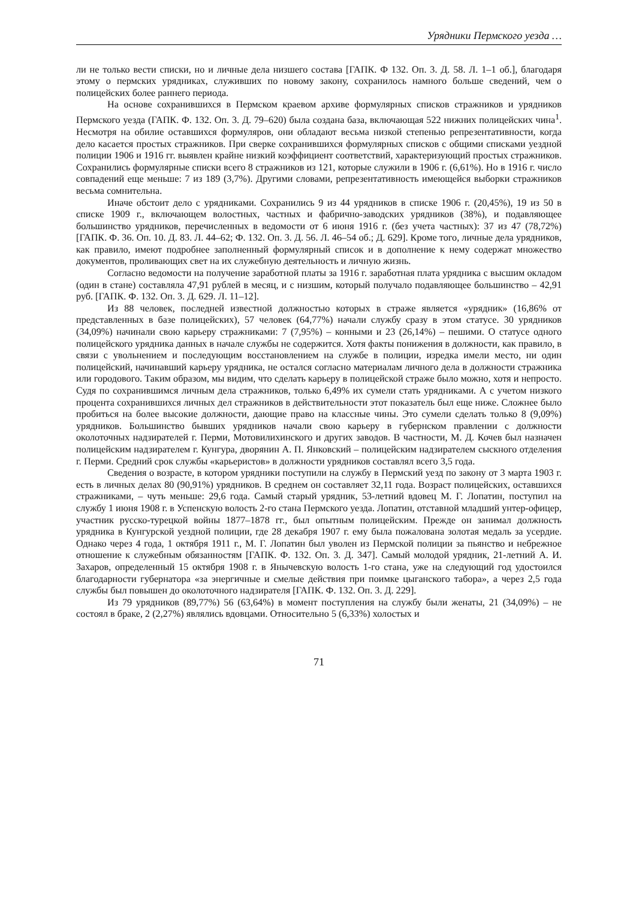Урядники Пермского уезда …
ли не только вести списки, но и личные дела низшего состава [ГАПК. Ф 132. Оп. 3. Д. 58. Л. 1–1 об.], благодаря этому о пермских урядниках, служивших по новому закону, сохранилось намного больше сведений, чем о полицейских более раннего периода.
На основе сохранившихся в Пермском краевом архиве формулярных списков стражников и урядников Пермского уезда (ГАПК. Ф. 132. Оп. 3. Д. 79–620) была создана база, включающая 522 нижних полицейских чина<sup>1</sup>. Несмотря на обилие оставшихся формуляров, они обладают весьма низкой степенью репрезентативности, когда дело касается простых стражников. При сверке сохранившихся формулярных списков с общими списками уездной полиции 1906 и 1916 гг. выявлен крайне низкий коэффициент соответствий, характеризующий простых стражников. Сохранились формулярные списки всего 8 стражников из 121, которые служили в 1906 г. (6,61%). Но в 1916 г. число совпадений еще меньше: 7 из 189 (3,7%). Другими словами, репрезентативность имеющейся выборки стражников весьма сомнительна.
Иначе обстоит дело с урядниками. Сохранились 9 из 44 урядников в списке 1906 г. (20,45%), 19 из 50 в списке 1909 г., включающем волостных, частных и фабрично-заводских урядников (38%), и подавляющее большинство урядников, перечисленных в ведомости от 6 июня 1916 г. (без учета частных): 37 из 47 (78,72%) [ГАПК. Ф. 36. Оп. 10. Д. 83. Л. 44–62; Ф. 132. Оп. 3. Д. 56. Л. 46–54 об.; Д. 629]. Кроме того, личные дела урядников, как правило, имеют подробнее заполненный формулярный список и в дополнение к нему содержат множество документов, проливающих свет на их служебную деятельность и личную жизнь.
Согласно ведомости на получение заработной платы за 1916 г. заработная плата урядника с высшим окладом (один в стане) составляла 47,91 рублей в месяц, и с низшим, который получало подавляющее большинство – 42,91 руб. [ГАПК. Ф. 132. Оп. 3. Д. 629. Л. 11–12].
Из 88 человек, последней известной должностью которых в страже является «урядник» (16,86% от представленных в базе полицейских), 57 человек (64,77%) начали службу сразу в этом статусе. 30 урядников (34,09%) начинали свою карьеру стражниками: 7 (7,95%) – конными и 23 (26,14%) – пешими. О статусе одного полицейского урядника данных в начале службы не содержится. Хотя факты понижения в должности, как правило, в связи с увольнением и последующим восстановлением на службе в полиции, изредка имели место, ни один полицейский, начинавший карьеру урядника, не остался согласно материалам личного дела в должности стражника или городового. Таким образом, мы видим, что сделать карьеру в полицейской страже было можно, хотя и непросто. Судя по сохранившимся личным дела стражников, только 6,49% их сумели стать урядниками. А с учетом низкого процента сохранившихся личных дел стражников в действительности этот показатель был еще ниже. Сложнее было пробиться на более высокие должности, дающие право на классные чины. Это сумели сделать только 8 (9,09%) урядников. Большинство бывших урядников начали свою карьеру в губернском правлении с должности околоточных надзирателей г. Перми, Мотовилихинского и других заводов. В частности, М. Д. Кочев был назначен полицейским надзирателем г. Кунгура, дворянин А. П. Янковский – полицейским надзирателем сыскного отделения г. Перми. Средний срок службы «карьеристов» в должности урядников составлял всего 3,5 года.
Сведения о возрасте, в котором урядники поступили на службу в Пермский уезд по закону от 3 марта 1903 г. есть в личных делах 80 (90,91%) урядников. В среднем он составляет 32,11 года. Возраст полицейских, оставшихся стражниками, – чуть меньше: 29,6 года. Самый старый урядник, 53-летний вдовец М. Г. Лопатин, поступил на службу 1 июня 1908 г. в Успенскую волость 2-го стана Пермского уезда. Лопатин, отставной младший унтер-офицер, участник русско-турецкой войны 1877–1878 гг., был опытным полицейским. Прежде он занимал должность урядника в Кунгурской уездной полиции, где 28 декабря 1907 г. ему была пожалована золотая медаль за усердие. Однако через 4 года, 1 октября 1911 г., М. Г. Лопатин был уволен из Пермской полиции за пьянство и небрежное отношение к служебным обязанностям [ГАПК. Ф. 132. Оп. 3. Д. 347]. Самый молодой урядник, 21-летний А. И. Захаров, определенный 15 октября 1908 г. в Янычевскую волость 1-го стана, уже на следующий год удостоился благодарности губернатора «за энергичные и смелые действия при поимке цыганского табора», а через 2,5 года службы был повышен до околоточного надзирателя [ГАПК. Ф. 132. Оп. 3. Д. 229].
Из 79 урядников (89,77%) 56 (63,64%) в момент поступления на службу были женаты, 21 (34,09%) – не состоял в браке, 2 (2,27%) являлись вдовцами. Относительно 5 (6,33%) холостых и
71